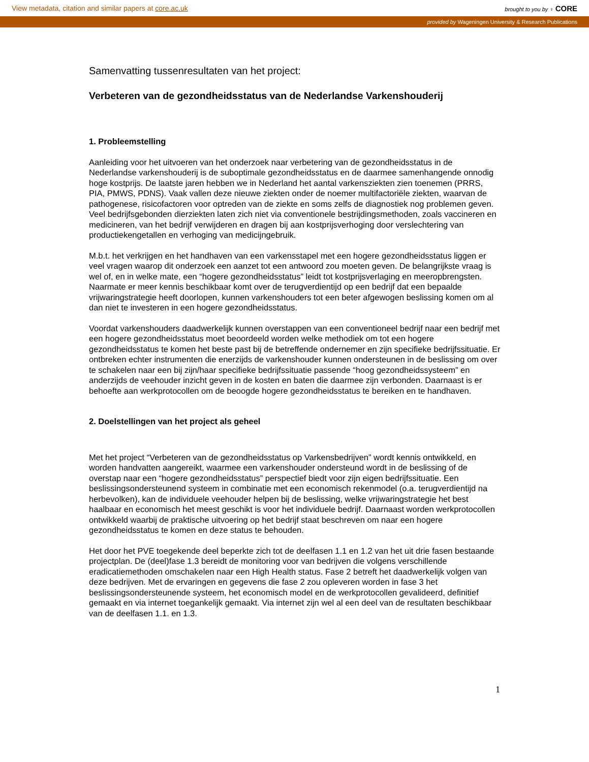View metadata, citation and similar papers at core.ac.uk brought to you by ♀ CORE
provided by Wageningen University & Research Publications
Samenvatting tussenresultaten van het project:
Verbeteren van de gezondheidsstatus van de Nederlandse Varkenshouderij
1. Probleemstelling
Aanleiding voor het uitvoeren van het onderzoek naar verbetering van de gezondheidsstatus in de Nederlandse varkenshouderij is de suboptimale gezondheidsstatus en de daarmee samenhangende onnodig hoge kostprijs. De laatste jaren hebben we in Nederland het aantal varkensziekten zien toenemen (PRRS, PIA, PMWS, PDNS). Vaak vallen deze nieuwe ziekten onder de noemer multifactoriële ziekten, waarvan de pathogenese, risicofactoren voor optreden van de ziekte en soms zelfs de diagnostiek nog problemen geven. Veel bedrijfsgebonden dierziekten laten zich niet via conventionele bestrijdingsmethoden, zoals vaccineren en medicineren, van het bedrijf verwijderen en dragen bij aan kostprijsverhoging door verslechtering van productiekengetallen en verhoging van medicijngebruik.
M.b.t. het verkrijgen en het handhaven van een varkensstapel met een hogere gezondheidsstatus liggen er veel vragen waarop dit onderzoek een aanzet tot een antwoord zou moeten geven. De belangrijkste vraag is wel of, en in welke mate, een “hogere gezondheidsstatus” leidt tot kostprijsverlaging en meeropbrengsten. Naarmate er meer kennis beschikbaar komt over de terugverdientijd op een bedrijf dat een bepaalde vrijwaringstrategie heeft doorlopen, kunnen varkenshouders tot een beter afgewogen beslissing komen om al dan niet te investeren in een hogere gezondheidsstatus.
Voordat varkenshouders daadwerkelijk kunnen overstappen van een conventioneel bedrijf naar een bedrijf met een hogere gezondheidsstatus moet beoordeeld worden welke methodiek om tot een hogere gezondheidsstatus te komen het beste past bij de betreffende ondernemer en zijn specifieke bedrijfssituatie. Er ontbreken echter instrumenten die enerzijds de varkenshouder kunnen ondersteunen in de beslissing om over te schakelen naar een bij zijn/haar specifieke bedrijfssituatie passende “hoog gezondheidssysteem” en anderzijds de veehouder inzicht geven in de kosten en baten die daarmee zijn verbonden. Daarnaast is er behoefte aan werkprotocollen om de beoogde hogere gezondheidsstatus te bereiken en te handhaven.
2. Doelstellingen van het project als geheel
Met het project “Verbeteren van de gezondheidsstatus op Varkensbedrijven” wordt kennis ontwikkeld, en worden handvatten aangereikt, waarmee een varkenshouder ondersteund wordt in de beslissing of de overstap naar een “hogere gezondheidsstatus” perspectief biedt voor zijn eigen bedrijfssituatie. Een beslissingsondersteunend systeem in combinatie met een economisch rekenmodel (o.a. terugverdientijd na herbevolken), kan de individuele veehouder helpen bij de beslissing, welke vrijwaringstrategie het best haalbaar en economisch het meest geschikt is voor het individuele bedrijf. Daarnaast worden werkprotocollen ontwikkeld waarbij de praktische uitvoering op het bedrijf staat beschreven om naar een hogere gezondheidsstatus te komen en deze status te behouden.
Het door het PVE toegekende deel beperkte zich tot de deelfasen 1.1 en 1.2 van het uit drie fasen bestaande projectplan. De (deel)fase 1.3 bereidt de monitoring voor van bedrijven die volgens verschillende eradicatiemethoden omschakelen naar een High Health status. Fase 2 betreft het daadwerkelijk volgen van deze bedrijven. Met de ervaringen en gegevens die fase 2 zou opleveren worden in fase 3 het beslissingsondersteunende systeem, het economisch model en de werkprotocollen gevalideerd, definitief gemaakt en via internet toegankelijk gemaakt. Via internet zijn wel al een deel van de resultaten beschikbaar van de deelfasen 1.1. en 1.3.
1